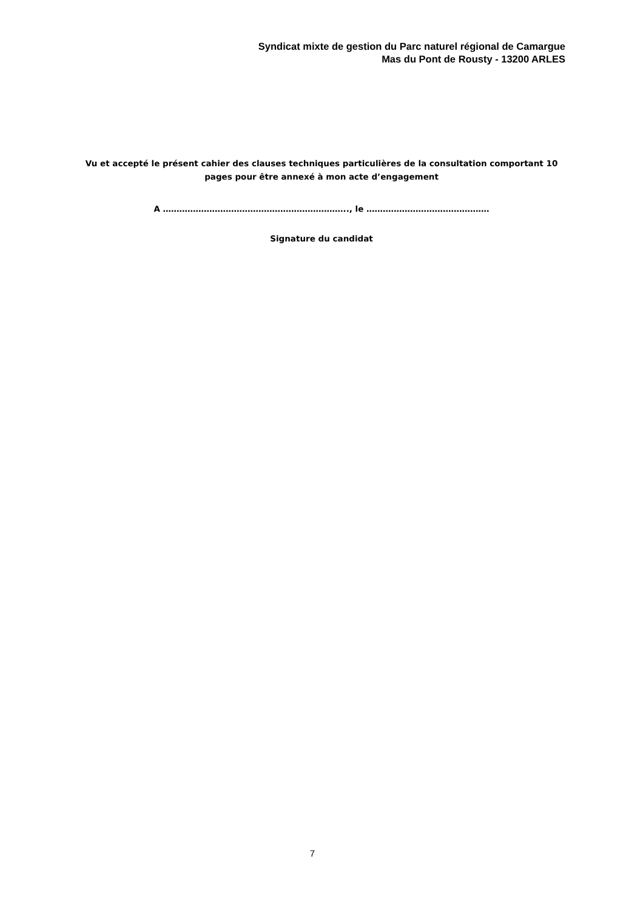Syndicat mixte de gestion du Parc naturel régional de Camargue
Mas du Pont de Rousty - 13200 ARLES
Vu et accepté le présent cahier des clauses techniques particulières de la consultation comportant 10
pages pour être annexé à mon acte d’engagement
A ………………………………………………………….., le ………………………………………
Signature du candidat
7